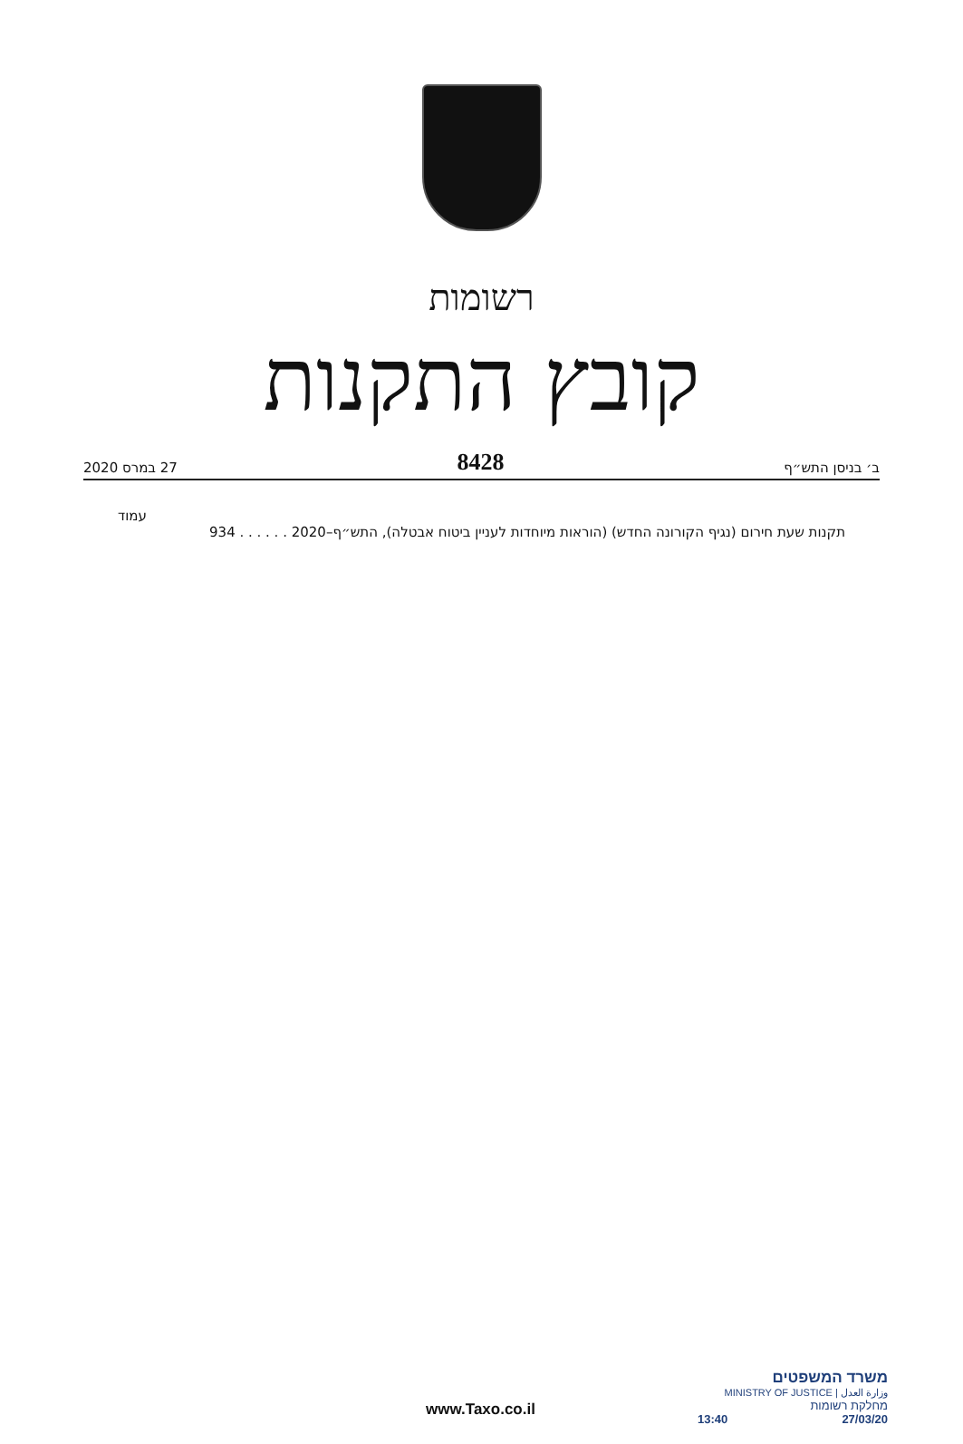רשומות
קובץ התקנות
ב׳ בניסן התש״ף 8428 27 במרס 2020
עמוד
תקנות שעת חירום (נגיף הקורונה החדש) (הוראות מיוחדות לעניין ביטוח אבטלה), התש״ף–2020 . . . . . . 934
www.Taxo.co.il
משרד המשפטים
MINISTRY OF JUSTICE | وزارة العدل
מחלקת רשומות
13:40 27/03/20